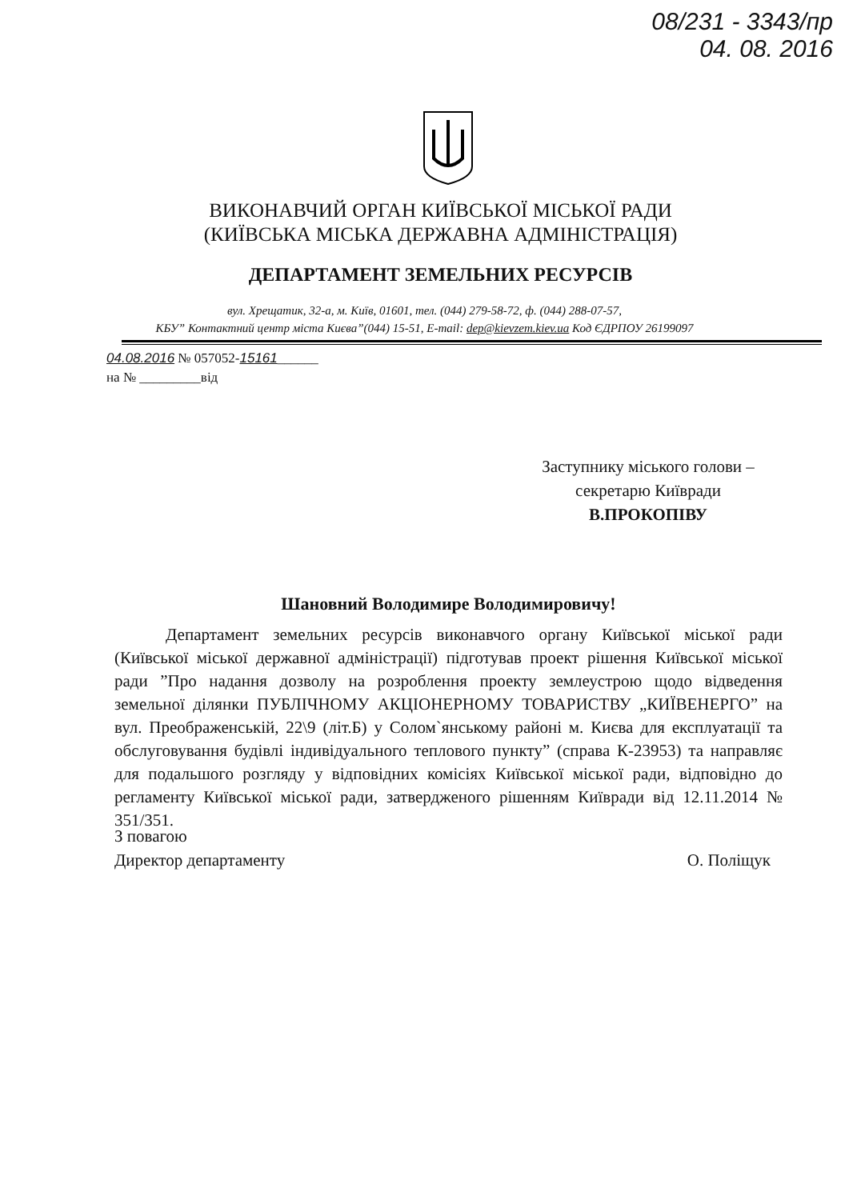08/231 - 3343/пр
04. 08. 2016
ВИКОНАВЧИЙ ОРГАН КИЇВСЬКОЇ МІСЬКОЇ РАДИ
(КИЇВСЬКА МІСЬКА ДЕРЖАВНА АДМІНІСТРАЦІЯ)
ДЕПАРТАМЕНТ ЗЕМЕЛЬНИХ РЕСУРСІВ
вул. Хрещатик, 32-а, м. Київ, 01601, тел. (044) 279-58-72, ф. (044) 288-07-57,
КБУ” Контактний центр міста Києва”(044) 15-51, E-mail: dep@kievzem.kiev.ua Код ЄДРПОУ 26199097
04.08.2016 № 057052-15161______
на № _________від
Заступнику міського голови –
секретарю Київради
В.ПРОКОПІВУ
Шановний Володимире Володимировичу!
Департамент земельних ресурсів виконавчого органу Київської міської ради (Київської міської державної адміністрації) підготував проект рішення Київської міської ради ”Про надання дозволу на розроблення проекту землеустрою щодо відведення земельної ділянки ПУБЛІЧНОМУ АКЦІОНЕРНОМУ ТОВАРИСТВУ „КИЇВЕНЕРГО” на вул. Преображенській, 22\9 (літ.Б) у Солом`янському районі м. Києва для експлуатації та обслуговування будівлі індивідуального теплового пункту” (справа К-23953) та направляє для подальшого розгляду у відповідних комісіях Київської міської ради, відповідно до регламенту Київської міської ради, затвердженого рішенням Київради від 12.11.2014 № 351/351.
З повагою
Директор департаменту
О. Поліщук